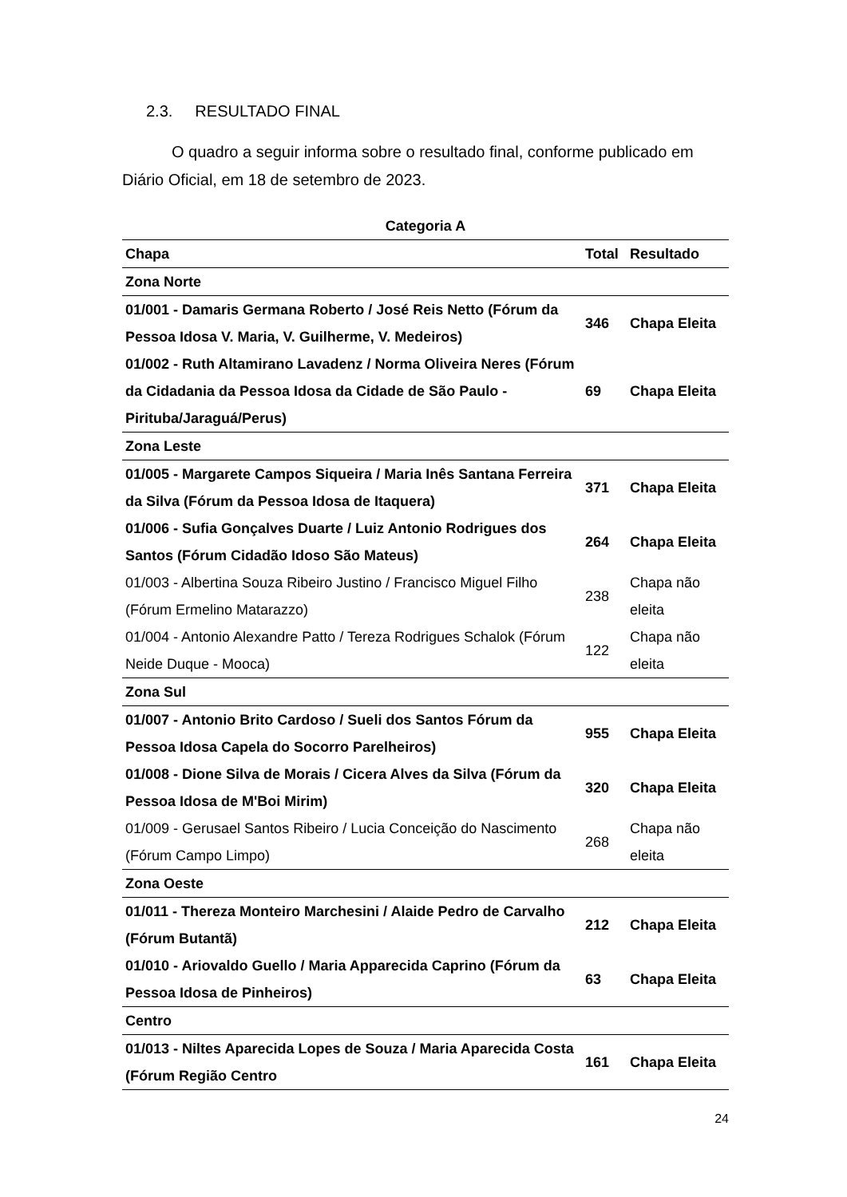2.3. RESULTADO FINAL
O quadro a seguir informa sobre o resultado final, conforme publicado em Diário Oficial, em 18 de setembro de 2023.
Categoria A
| Chapa | Total | Resultado |
| --- | --- | --- |
| Zona Norte | | |
| 01/001 - Damaris Germana Roberto / José Reis Netto (Fórum da Pessoa Idosa V. Maria, V. Guilherme, V. Medeiros) | 346 | Chapa Eleita |
| 01/002 - Ruth Altamirano Lavadenz / Norma Oliveira Neres (Fórum da Cidadania da Pessoa Idosa da Cidade de São Paulo - Pirituba/Jaraguá/Perus) | 69 | Chapa Eleita |
| Zona Leste | | |
| 01/005 - Margarete Campos Siqueira / Maria Inês Santana Ferreira da Silva (Fórum da Pessoa Idosa de Itaquera) | 371 | Chapa Eleita |
| 01/006 - Sufia Gonçalves Duarte / Luiz Antonio Rodrigues dos Santos (Fórum Cidadão Idoso São Mateus) | 264 | Chapa Eleita |
| 01/003 - Albertina Souza Ribeiro Justino / Francisco Miguel Filho (Fórum Ermelino Matarazzo) | 238 | Chapa não eleita |
| 01/004 - Antonio Alexandre Patto / Tereza Rodrigues Schalok (Fórum Neide Duque - Mooca) | 122 | Chapa não eleita |
| Zona Sul | | |
| 01/007 - Antonio Brito Cardoso / Sueli dos Santos Fórum da Pessoa Idosa Capela do Socorro Parelheiros) | 955 | Chapa Eleita |
| 01/008 - Dione Silva de Morais / Cicera Alves da Silva (Fórum da Pessoa Idosa de M'Boi Mirim) | 320 | Chapa Eleita |
| 01/009 - Gerusael Santos Ribeiro / Lucia Conceição do Nascimento (Fórum Campo Limpo) | 268 | Chapa não eleita |
| Zona Oeste | | |
| 01/011 - Thereza Monteiro Marchesini / Alaide Pedro de Carvalho (Fórum Butantã) | 212 | Chapa Eleita |
| 01/010 - Ariovaldo Guello / Maria Apparecida Caprino (Fórum da Pessoa Idosa de Pinheiros) | 63 | Chapa Eleita |
| Centro | | |
| 01/013 - Niltes Aparecida Lopes de Souza / Maria Aparecida Costa (Fórum Região Centro | 161 | Chapa Eleita |
24